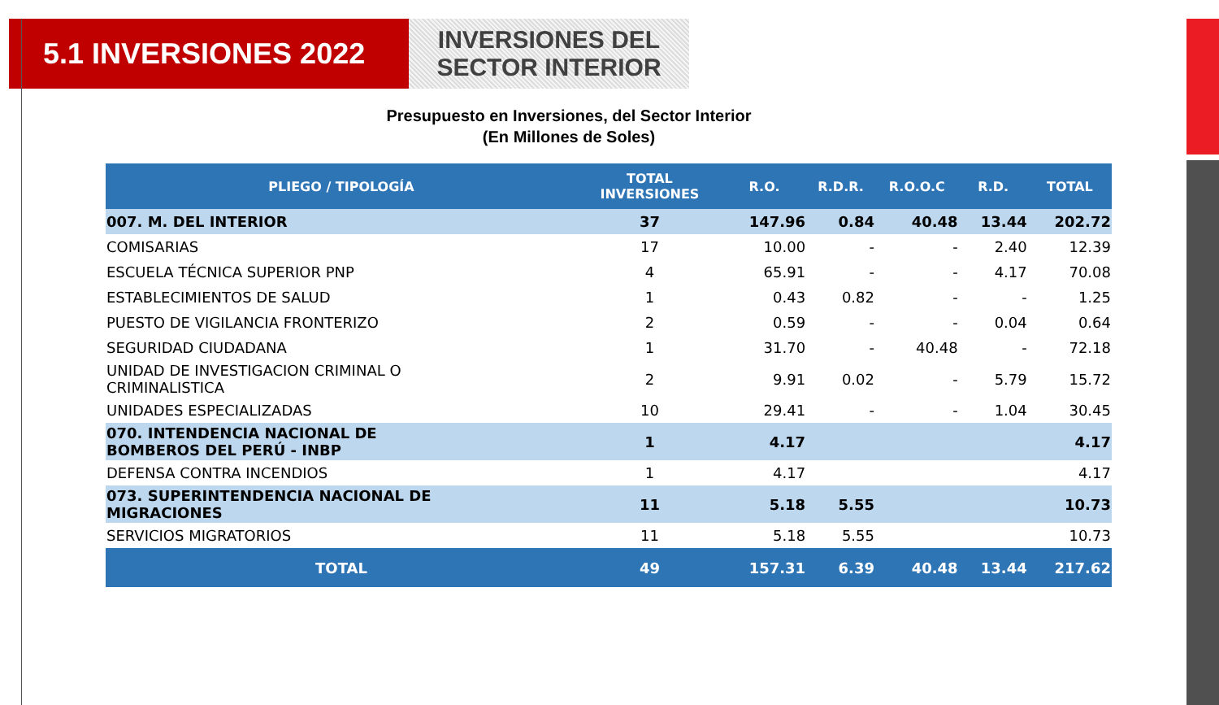5.1 INVERSIONES 2022
INVERSIONES DEL
SECTOR INTERIOR
Presupuesto en Inversiones, del Sector Interior
(En Millones de Soles)
| PLIEGO / TIPOLOGÍA | TOTAL INVERSIONES | R.O. | R.D.R. | R.O.O.C | R.D. | TOTAL |
| --- | --- | --- | --- | --- | --- | --- |
| 007. M. DEL INTERIOR | 37 | 147.96 | 0.84 | 40.48 | 13.44 | 202.72 |
| COMISARIAS | 17 | 10.00 | - | - | 2.40 | 12.39 |
| ESCUELA TÉCNICA SUPERIOR PNP | 4 | 65.91 | - | - | 4.17 | 70.08 |
| ESTABLECIMIENTOS DE SALUD | 1 | 0.43 | 0.82 | - | - | 1.25 |
| PUESTO DE VIGILANCIA FRONTERIZO | 2 | 0.59 | - | - | 0.04 | 0.64 |
| SEGURIDAD CIUDADANA | 1 | 31.70 | - | 40.48 | - | 72.18 |
| UNIDAD DE INVESTIGACION CRIMINAL O CRIMINALISTICA | 2 | 9.91 | 0.02 | - | 5.79 | 15.72 |
| UNIDADES ESPECIALIZADAS | 10 | 29.41 | - | - | 1.04 | 30.45 |
| 070. INTENDENCIA NACIONAL DE BOMBEROS DEL PERÚ - INBP | 1 | 4.17 | | | | 4.17 |
| DEFENSA CONTRA INCENDIOS | 1 | 4.17 | | | | 4.17 |
| 073. SUPERINTENDENCIA NACIONAL DE MIGRACIONES | 11 | 5.18 | 5.55 | | | 10.73 |
| SERVICIOS MIGRATORIOS | 11 | 5.18 | 5.55 | | | 10.73 |
| TOTAL | 49 | 157.31 | 6.39 | 40.48 | 13.44 | 217.62 |